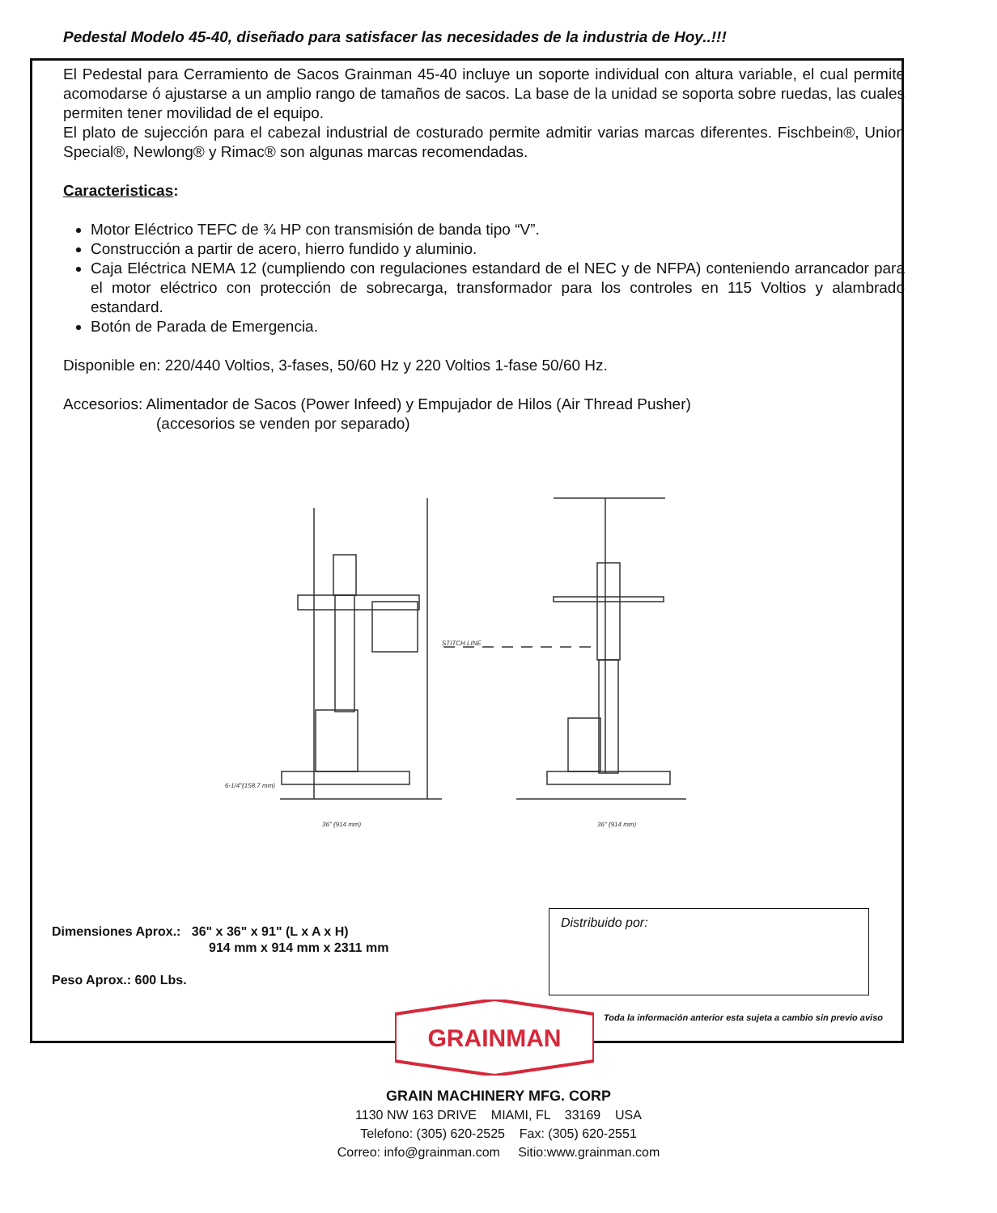Pedestal Modelo 45-40, diseñado para satisfacer las necesidades de la industria de Hoy..!!!
El Pedestal para Cerramiento de Sacos Grainman 45-40 incluye un soporte individual con altura variable, el cual permite acomodarse ó ajustarse a un amplio rango de tamaños de sacos. La base de la unidad se soporta sobre ruedas, las cuales permiten tener movilidad de el equipo.
El plato de sujección para el cabezal industrial de costurado permite admitir varias marcas diferentes. Fischbein®, Union Special®, Newlong® y Rimac® son algunas marcas recomendadas.
Caracteristicas:
Motor Eléctrico TEFC de ¾ HP con transmisión de banda tipo “V”.
Construcción a partir de acero, hierro fundido y aluminio.
Caja Eléctrica NEMA 12 (cumpliendo con regulaciones estandard de el NEC y de NFPA) conteniendo arrancador para el motor eléctrico con protección de sobrecarga, transformador para los controles en 115 Voltios y alambrado estandard.
Botón de Parada de Emergencia.
Disponible en: 220/440 Voltios, 3-fases, 50/60 Hz y 220 Voltios 1-fase 50/60 Hz.
Accesorios: Alimentador de Sacos (Power Infeed) y Empujador de Hilos (Air Thread Pusher)
(accesorios se venden por separado)
STITCH LINE
6-1/4"(158.7 mm)
36" (914 mm)
36" (914 mm)
Dimensiones Aprox.: 36" x 36" x 91" (L x A x H)
914 mm x 914 mm x 2311 mm
Peso Aprox.: 600 Lbs.
Distribuido por:
Toda la información anterior esta sujeta a cambio sin previo aviso
GRAINMAN
GRAIN MACHINERY MFG. CORP
1130 NW 163 DRIVE MIAMI, FL 33169 USA
Telefono: (305) 620-2525 Fax: (305) 620-2551
Correo: info@grainman.com Sitio:www.grainman.com